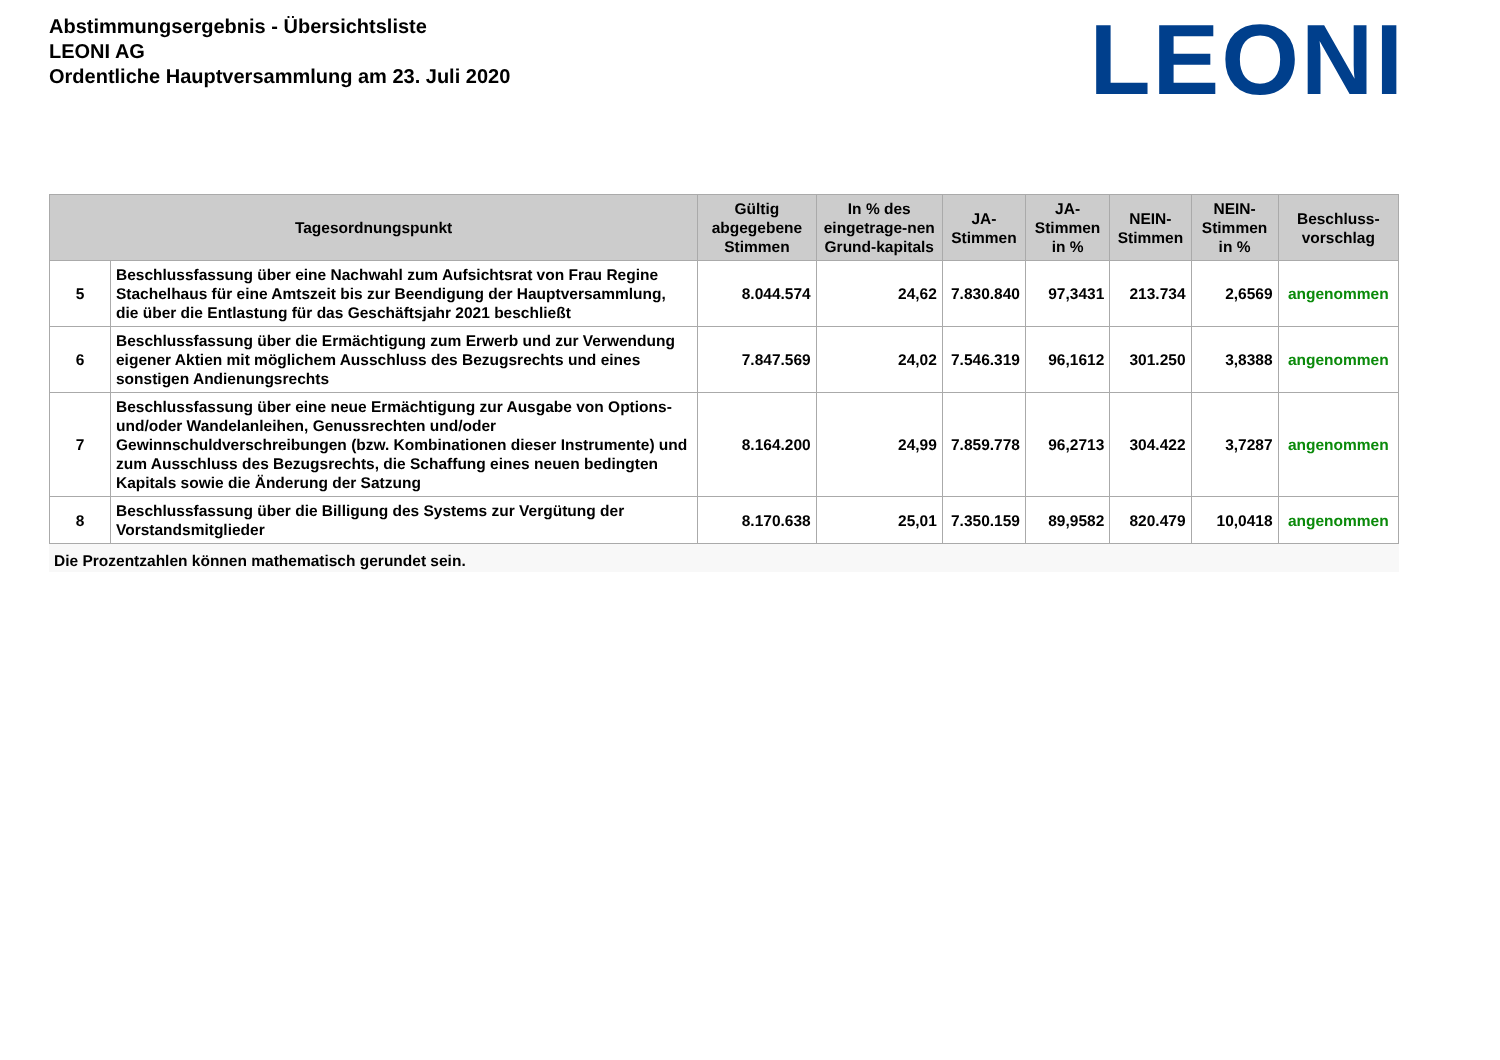Abstimmungsergebnis - Übersichtsliste
LEONI AG
Ordentliche Hauptversammlung am 23. Juli 2020
LEONI
| Tagesordnungspunkt | | Gültig abgegebene Stimmen | In % des eingetrage-nen Grund-kapitals | JA-Stimmen | JA-Stimmen in % | NEIN-Stimmen | NEIN-Stimmen in % | Beschluss-vorschlag |
| --- | --- | --- | --- | --- | --- | --- | --- | --- |
| 5 | Beschlussfassung über eine Nachwahl zum Aufsichtsrat von Frau Regine Stachelhaus für eine Amtszeit bis zur Beendigung der Hauptversammlung, die über die Entlastung für das Geschäftsjahr 2021 beschließt | 8.044.574 | 24,62 | 7.830.840 | 97,3431 | 213.734 | 2,6569 | angenommen |
| 6 | Beschlussfassung über die Ermächtigung zum Erwerb und zur Verwendung eigener Aktien mit möglichem Ausschluss des Bezugsrechts und eines sonstigen Andienungsrechts | 7.847.569 | 24,02 | 7.546.319 | 96,1612 | 301.250 | 3,8388 | angenommen |
| 7 | Beschlussfassung über eine neue Ermächtigung zur Ausgabe von Options- und/oder Wandelanleihen, Genussrechten und/oder Gewinnschuldverschreibungen (bzw. Kombinationen dieser Instrumente) und zum Ausschluss des Bezugsrechts, die Schaffung eines neuen bedingten Kapitals sowie die Änderung der Satzung | 8.164.200 | 24,99 | 7.859.778 | 96,2713 | 304.422 | 3,7287 | angenommen |
| 8 | Beschlussfassung über die Billigung des Systems zur Vergütung der Vorstandsmitglieder | 8.170.638 | 25,01 | 7.350.159 | 89,9582 | 820.479 | 10,0418 | angenommen |
Die Prozentzahlen können mathematisch gerundet sein.